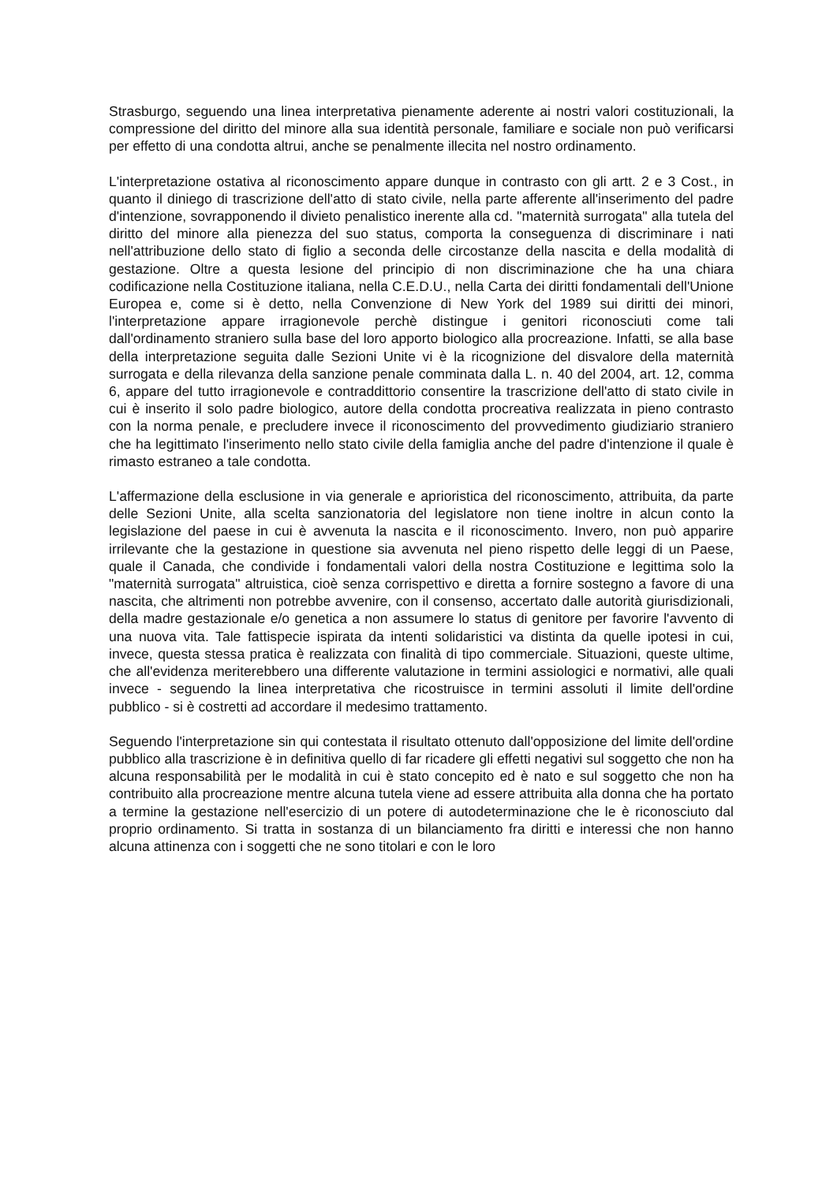Strasburgo, seguendo una linea interpretativa pienamente aderente ai nostri valori costituzionali, la compressione del diritto del minore alla sua identità personale, familiare e sociale non può verificarsi per effetto di una condotta altrui, anche se penalmente illecita nel nostro ordinamento.
L'interpretazione ostativa al riconoscimento appare dunque in contrasto con gli artt. 2 e 3 Cost., in quanto il diniego di trascrizione dell'atto di stato civile, nella parte afferente all'inserimento del padre d'intenzione, sovrapponendo il divieto penalistico inerente alla cd. "maternità surrogata" alla tutela del diritto del minore alla pienezza del suo status, comporta la conseguenza di discriminare i nati nell'attribuzione dello stato di figlio a seconda delle circostanze della nascita e della modalità di gestazione. Oltre a questa lesione del principio di non discriminazione che ha una chiara codificazione nella Costituzione italiana, nella C.E.D.U., nella Carta dei diritti fondamentali dell'Unione Europea e, come si è detto, nella Convenzione di New York del 1989 sui diritti dei minori, l'interpretazione appare irragionevole perchè distingue i genitori riconosciuti come tali dall'ordinamento straniero sulla base del loro apporto biologico alla procreazione. Infatti, se alla base della interpretazione seguita dalle Sezioni Unite vi è la ricognizione del disvalore della maternità surrogata e della rilevanza della sanzione penale comminata dalla L. n. 40 del 2004, art. 12, comma 6, appare del tutto irragionevole e contraddittorio consentire la trascrizione dell'atto di stato civile in cui è inserito il solo padre biologico, autore della condotta procreativa realizzata in pieno contrasto con la norma penale, e precludere invece il riconoscimento del provvedimento giudiziario straniero che ha legittimato l'inserimento nello stato civile della famiglia anche del padre d'intenzione il quale è rimasto estraneo a tale condotta.
L'affermazione della esclusione in via generale e aprioristica del riconoscimento, attribuita, da parte delle Sezioni Unite, alla scelta sanzionatoria del legislatore non tiene inoltre in alcun conto la legislazione del paese in cui è avvenuta la nascita e il riconoscimento. Invero, non può apparire irrilevante che la gestazione in questione sia avvenuta nel pieno rispetto delle leggi di un Paese, quale il Canada, che condivide i fondamentali valori della nostra Costituzione e legittima solo la "maternità surrogata" altruistica, cioè senza corrispettivo e diretta a fornire sostegno a favore di una nascita, che altrimenti non potrebbe avvenire, con il consenso, accertato dalle autorità giurisdizionali, della madre gestazionale e/o genetica a non assumere lo status di genitore per favorire l'avvento di una nuova vita. Tale fattispecie ispirata da intenti solidaristici va distinta da quelle ipotesi in cui, invece, questa stessa pratica è realizzata con finalità di tipo commerciale. Situazioni, queste ultime, che all'evidenza meriterebbero una differente valutazione in termini assiologici e normativi, alle quali invece - seguendo la linea interpretativa che ricostruisce in termini assoluti il limite dell'ordine pubblico - si è costretti ad accordare il medesimo trattamento.
Seguendo l'interpretazione sin qui contestata il risultato ottenuto dall'opposizione del limite dell'ordine pubblico alla trascrizione è in definitiva quello di far ricadere gli effetti negativi sul soggetto che non ha alcuna responsabilità per le modalità in cui è stato concepito ed è nato e sul soggetto che non ha contribuito alla procreazione mentre alcuna tutela viene ad essere attribuita alla donna che ha portato a termine la gestazione nell'esercizio di un potere di autodeterminazione che le è riconosciuto dal proprio ordinamento. Si tratta in sostanza di un bilanciamento fra diritti e interessi che non hanno alcuna attinenza con i soggetti che ne sono titolari e con le loro